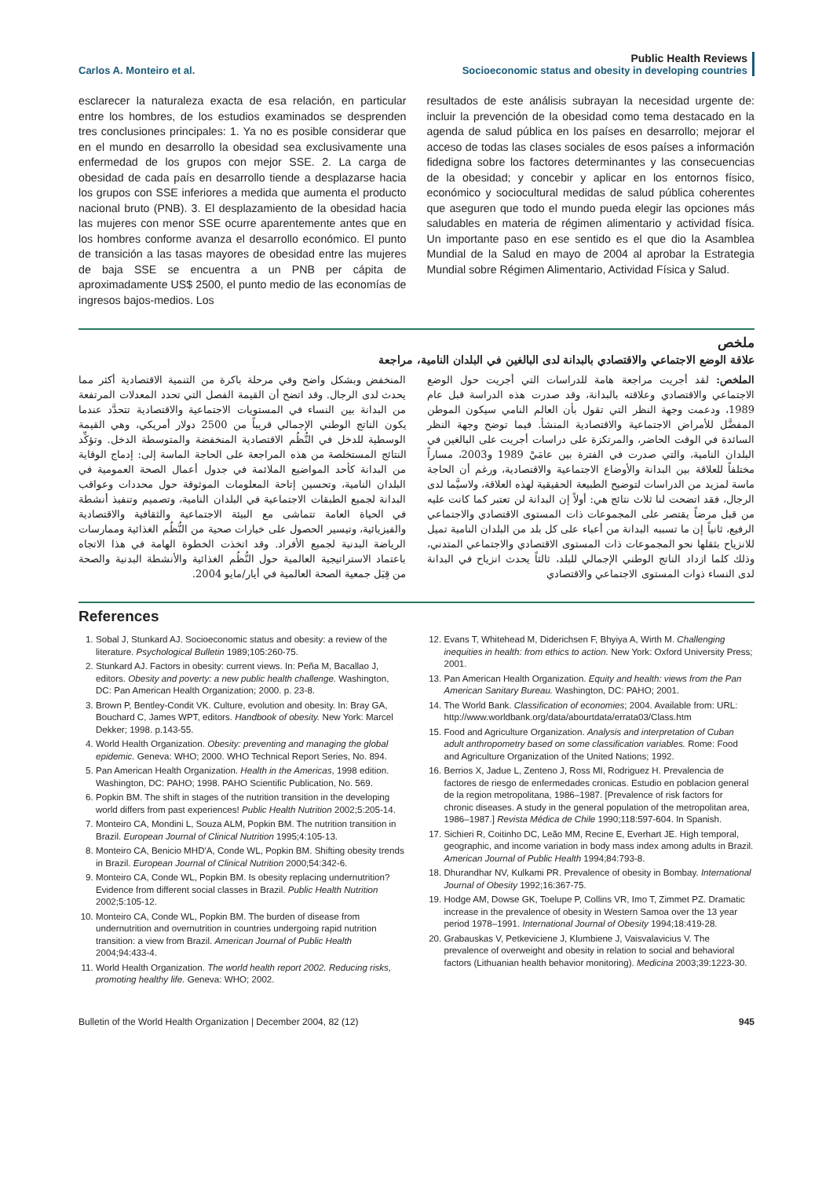Carlos A. Monteiro et al.
Public Health Reviews
Socioeconomic status and obesity in developing countries
esclarecer la naturaleza exacta de esa relación, en particular entre los hombres, de los estudios examinados se desprenden tres conclusiones principales: 1. Ya no es posible considerar que en el mundo en desarrollo la obesidad sea exclusivamente una enfermedad de los grupos con mejor SSE. 2. La carga de obesidad de cada país en desarrollo tiende a desplazarse hacia los grupos con SSE inferiores a medida que aumenta el producto nacional bruto (PNB). 3. El desplazamiento de la obesidad hacia las mujeres con menor SSE ocurre aparentemente antes que en los hombres conforme avanza el desarrollo económico. El punto de transición a las tasas mayores de obesidad entre las mujeres de baja SSE se encuentra a un PNB per cápita de aproximadamente US$ 2500, el punto medio de las economías de ingresos bajos-medios. Los
resultados de este análisis subrayan la necesidad urgente de: incluir la prevención de la obesidad como tema destacado en la agenda de salud pública en los países en desarrollo; mejorar el acceso de todas las clases sociales de esos países a información fidedigna sobre los factores determinantes y las consecuencias de la obesidad; y concebir y aplicar en los entornos físico, económico y sociocultural medidas de salud pública coherentes que aseguren que todo el mundo pueda elegir las opciones más saludables en materia de régimen alimentario y actividad física. Un importante paso en ese sentido es el que dio la Asamblea Mundial de la Salud en mayo de 2004 al aprobar la Estrategia Mundial sobre Régimen Alimentario, Actividad Física y Salud.
ملخص
علاقة الوضع الاجتماعي والاقتصادي بالبدانة لدى البالغين في البلدان النامية، مراجعة
الملخص: لقد أجريت مراجعة هامة للدراسات التي أجريت حول الوضع الاجتماعي والاقتصادي وعلاقته بالبدانة، وقد صدرت هذه الدراسة قبل عام 1989، ودعمت وجهة النظر التي تقول بأن العالم النامي سيكون الموطن المفضَّل للأمراض الاجتماعية والاقتصادية المنشأ. فيما توضح وجهة النظر السائدة في الوقت الحاضر، والمرتكزة على دراسات أجريت على البالغين في البلدان النامية، والتي صدرت في الفترة بين عامَيْ 1989 و2003، مساراً مختلفاً للعلاقة بين البدانة والأوضاع الاجتماعية والاقتصادية، ورغم أن الحاجة ماسة لمزيد من الدراسات لتوضيح الطبيعة الحقيقية لهذه العلاقة، ولاسيَّما لدى الرجال، فقد اتضحت لنا ثلاث نتائج هي: أولاً إن البدانة لن تعتبر كما كانت عليه من قبل مرضاً يقتصر على المجموعات ذات المستوى الاقتصادي والاجتماعي الرفيع، ثانياً إن ما تسببه البدانة من أعباء على كل بلد من البلدان النامية تميل للانزياح بثقلها نحو المجموعات ذات المستوى الاقتصادي والاجتماعي المتدني، وذلك كلما ازداد الناتج الوطني الإجمالي للبلد، ثالثاً يحدث انزياح في البدانة لدى النساء ذوات المستوى الاجتماعي والاقتصادي
المنخفض وبشكل واضح وفي مرحلة باكرة من التنمية الاقتصادية أكثر مما يحدث لدى الرجال. وقد اتضح أن القيمة الفصل التي تحدد المعدلات المرتفعة من البدانة بين النساء في المستويات الاجتماعية والاقتصادية تتحدَّد عندما يكون الناتج الوطني الإجمالي قريباً من 2500 دولار أمريكي، وهي القيمة الوسطية للدخل في النُّظُم الاقتصادية المنخفضة والمتوسطة الدخل. وتؤكِّد النتائج المستخلصة من هذه المراجعة على الحاجة الماسة إلى: إدماج الوقاية من البدانة كأحد المواضيع الملائمة في جدول أعمال الصحة العمومية في البلدان النامية، وتحسين إتاحة المعلومات الموثوقة حول محددات وعواقب البدانة لجميع الطبقات الاجتماعية في البلدان النامية، وتصميم وتنفيذ أنشطة في الحياة العامة تتماشى مع البيئة الاجتماعية والثقافية والاقتصادية والفيزيائية، وتيسير الحصول على خيارات صحية من النُّظُم الغذائية وممارسات الرياضة البدنية لجميع الأفراد. وقد اتخذت الخطوة الهامة في هذا الاتجاه باعتماد الاستراتيجية العالمية حول النُّظُم الغذائية والأنشطة البدنية والصحة من قِبَل جمعية الصحة العالمية في أيار/مايو 2004.
References
1. Sobal J, Stunkard AJ. Socioeconomic status and obesity: a review of the literature. Psychological Bulletin 1989;105:260-75.
2. Stunkard AJ. Factors in obesity: current views. In: Peña M, Bacallao J, editors. Obesity and poverty: a new public health challenge. Washington, DC: Pan American Health Organization; 2000. p. 23-8.
3. Brown P, Bentley-Condit VK. Culture, evolution and obesity. In: Bray GA, Bouchard C, James WPT, editors. Handbook of obesity. New York: Marcel Dekker; 1998. p.143-55.
4. World Health Organization. Obesity: preventing and managing the global epidemic. Geneva: WHO; 2000. WHO Technical Report Series, No. 894.
5. Pan American Health Organization. Health in the Americas, 1998 edition. Washington, DC: PAHO; 1998. PAHO Scientific Publication, No. 569.
6. Popkin BM. The shift in stages of the nutrition transition in the developing world differs from past experiences! Public Health Nutrition 2002;5:205-14.
7. Monteiro CA, Mondini L, Souza ALM, Popkin BM. The nutrition transition in Brazil. European Journal of Clinical Nutrition 1995;4:105-13.
8. Monteiro CA, Benicio MHD'A, Conde WL, Popkin BM. Shifting obesity trends in Brazil. European Journal of Clinical Nutrition 2000;54:342-6.
9. Monteiro CA, Conde WL, Popkin BM. Is obesity replacing undernutrition? Evidence from different social classes in Brazil. Public Health Nutrition 2002;5:105-12.
10. Monteiro CA, Conde WL, Popkin BM. The burden of disease from undernutrition and overnutrition in countries undergoing rapid nutrition transition: a view from Brazil. American Journal of Public Health 2004;94:433-4.
11. World Health Organization. The world health report 2002. Reducing risks, promoting healthy life. Geneva: WHO; 2002.
12. Evans T, Whitehead M, Diderichsen F, Bhyiya A, Wirth M. Challenging inequities in health: from ethics to action. New York: Oxford University Press; 2001.
13. Pan American Health Organization. Equity and health: views from the Pan American Sanitary Bureau. Washington, DC: PAHO; 2001.
14. The World Bank. Classification of economies; 2004. Available from: URL: http://www.worldbank.org/data/abourtdata/errata03/Class.htm
15. Food and Agriculture Organization. Analysis and interpretation of Cuban adult anthropometry based on some classification variables. Rome: Food and Agriculture Organization of the United Nations; 1992.
16. Berrios X, Jadue L, Zenteno J, Ross MI, Rodriguez H. Prevalencia de factores de riesgo de enfermedades cronicas. Estudio en poblacion general de la region metropolitana, 1986–1987. [Prevalence of risk factors for chronic diseases. A study in the general population of the metropolitan area, 1986–1987.] Revista Médica de Chile 1990;118:597-604. In Spanish.
17. Sichieri R, Coitinho DC, Leão MM, Recine E, Everhart JE. High temporal, geographic, and income variation in body mass index among adults in Brazil. American Journal of Public Health 1994;84:793-8.
18. Dhurandhar NV, Kulkami PR. Prevalence of obesity in Bombay. International Journal of Obesity 1992;16:367-75.
19. Hodge AM, Dowse GK, Toelupe P, Collins VR, Imo T, Zimmet PZ. Dramatic increase in the prevalence of obesity in Western Samoa over the 13 year period 1978–1991. International Journal of Obesity 1994;18:419-28.
20. Grabauskas V, Petkeviciene J, Klumbiene J, Vaisvalavicius V. The prevalence of overweight and obesity in relation to social and behavioral factors (Lithuanian health behavior monitoring). Medicina 2003;39:1223-30.
Bulletin of the World Health Organization | December 2004, 82 (12)
945